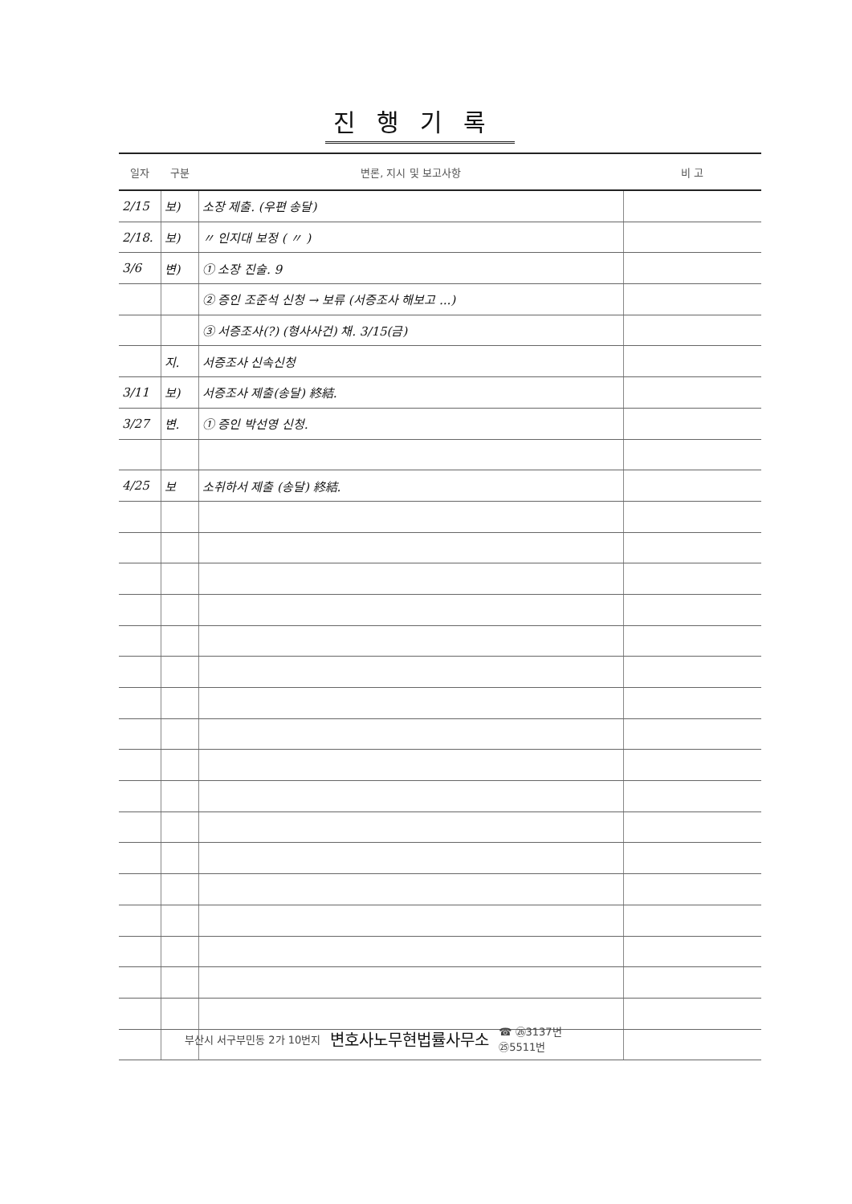진행기록
| 일자 | 구분 | 변론, 지시 및 보고사항 | 비 고 |
| --- | --- | --- | --- |
| 2/15 | 보) | 소장 제출. (우편 송달) | |
| 2/18. | 보) | 〃 인지대 보정 ( 〃 ) | |
| 3/6 | 변) | ① 소장 진술. 9 | |
| | | ② 증인 조준석 신청 → 보류 (서증조사 해보고 ...) | |
| | | ③ 서증조사(?) (형사사건) 채. 3/15(금) | |
| | 지. | 서증조사 신속신청 | |
| 3/11 | 보) | 서증조사 제출(송달) 終結. | |
| 3/27 | 변. | ① 증인 박선영 신청. | |
| 4/25 | 보 | 소취하서 제출 (송달) 終結. | |
부산시 서구부민동 2가 10번지 변호사노무현법률사무소 ☎ ㉖3137번
㉕5511번